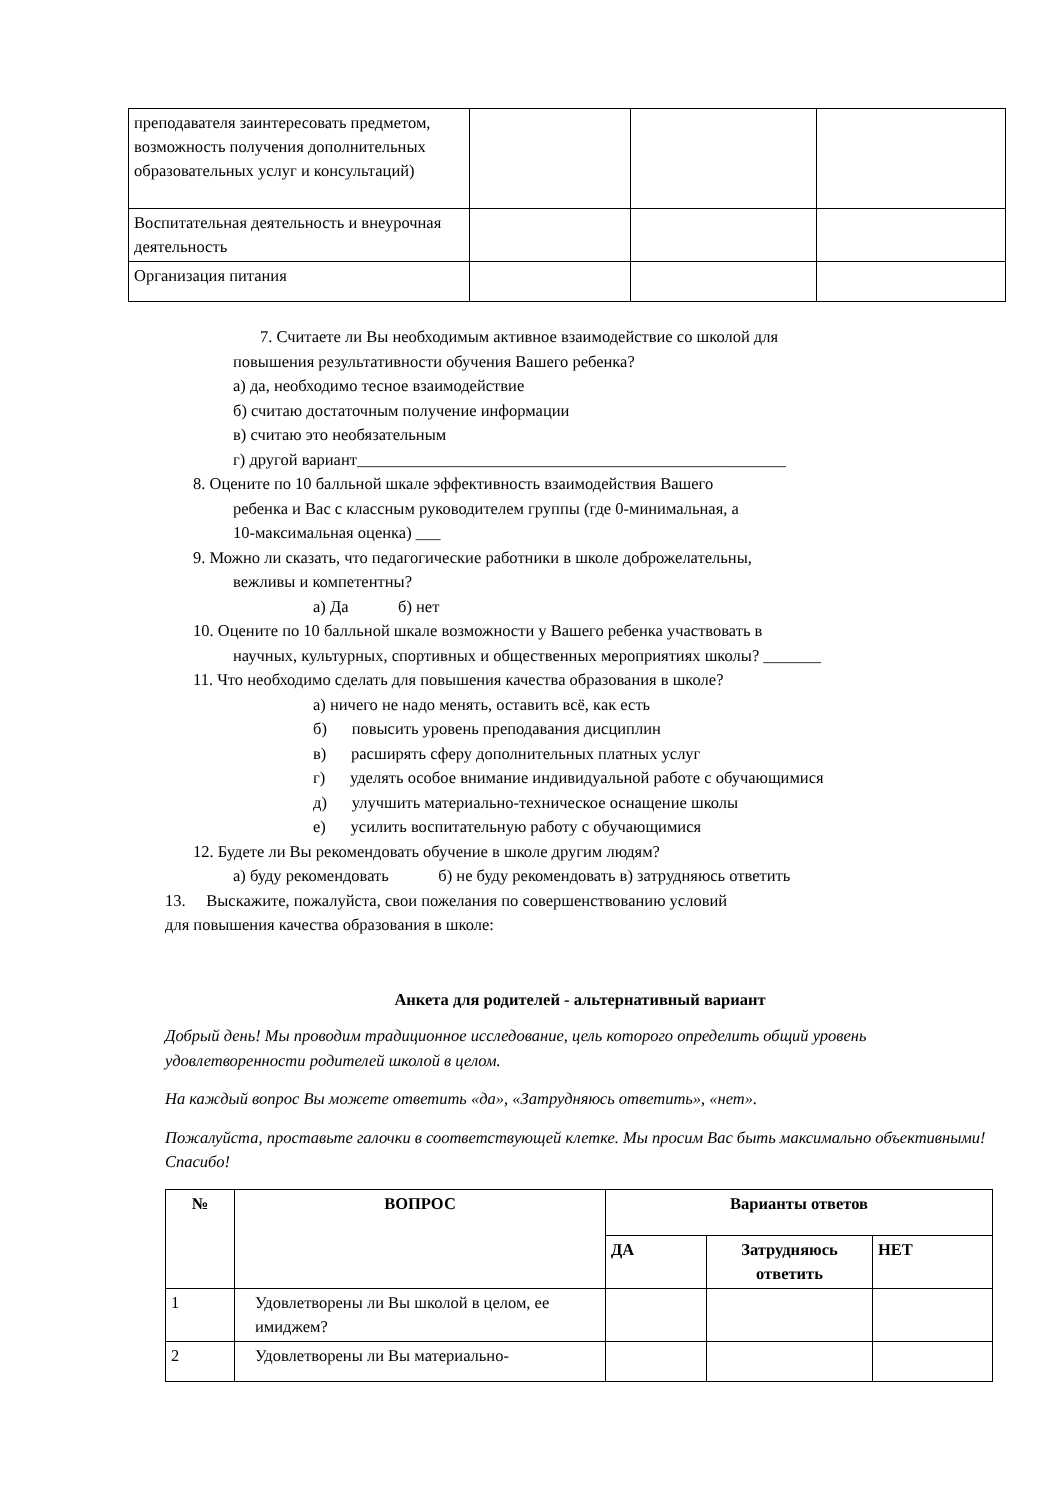| преподавателя заинтересовать предметом, возможность получения дополнительных образовательных услуг и консультаций) | | | |
| Воспитательная деятельность и внеурочная деятельность | | | |
| Организация питания | | | |
7. Считаете ли Вы необходимым активное взаимодействие со школой для
повышения результативности обучения Вашего ребенка?
а) да, необходимо тесное взаимодействие
б) считаю достаточным получение информации
в) считаю это необязательным
г) другой вариант____________________________________________________
8. Оцените по 10 балльной шкале эффективность взаимодействия Вашего
ребенка и Вас с классным руководителем группы (где 0-минимальная, а
10-максимальная оценка) ___
9. Можно ли сказать, что педагогические работники в школе доброжелательны,
вежливы и компетентны?
а) Да б) нет
10. Оцените по 10 балльной шкале возможности у Вашего ребенка участвовать в
научных, культурных, спортивных и общественных мероприятиях школы? _______
11. Что необходимо сделать для повышения качества образования в школе?
а) ничего не надо менять, оставить всё, как есть
б) повысить уровень преподавания дисциплин
в) расширять сферу дополнительных платных услуг
г) уделять особое внимание индивидуальной работе с обучающимися
д) улучшить материально-техническое оснащение школы
е) усилить воспитательную работу с обучающимися
12. Будете ли Вы рекомендовать обучение в школе другим людям?
а) буду рекомендовать б) не буду рекомендовать в) затрудняюсь ответить
13. Выскажите, пожалуйста, свои пожелания по совершенствованию условий
для повышения качества образования в школе:
Анкета для родителей - альтернативный вариант
Добрый день! Мы проводим традиционное исследование, цель которого определить общий уровень удовлетворенности родителей школой в целом.
На каждый вопрос Вы можете ответить «да», «Затрудняюсь ответить», «нет».
Пожалуйста, проставьте галочки в соответствующей клетке. Мы просим Вас быть максимально объективными! Спасибо!
| № | ВОПРОС | Варианты ответов | | |
| --- | --- | --- | --- | --- |
| | | ДА | Затрудняюсь ответить | НЕТ |
| 1 | Удовлетворены ли Вы школой в целом, ее имиджем? | | | |
| 2 | Удовлетворены ли Вы материально- | | | |